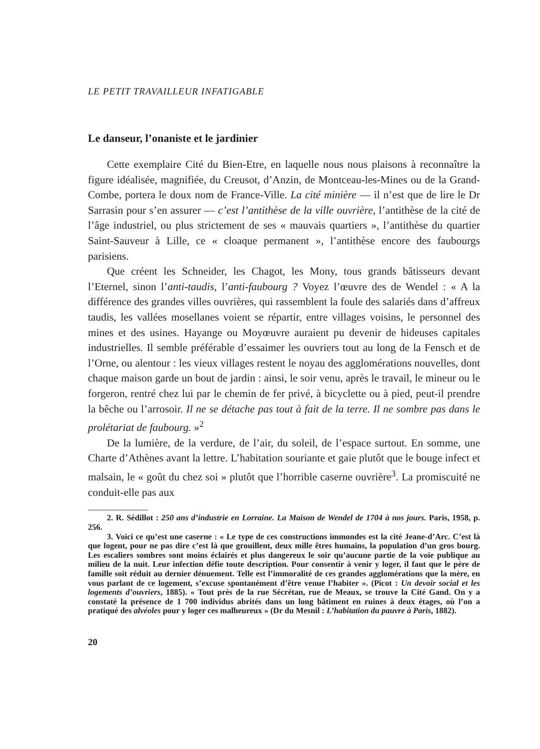LE PETIT TRAVAILLEUR INFATIGABLE
Le danseur, l’onaniste et le jardinier
Cette exemplaire Cité du Bien-Etre, en laquelle nous nous plaisons à reconnaître la figure idéalisée, magnifiée, du Creusot, d’Anzin, de Montceau-les-Mines ou de la Grand-Combe, portera le doux nom de France-Ville. La cité minière — il n’est que de lire le Dr Sarrasin pour s’en assurer — c’est l’antithèse de la ville ouvrière, l’antithèse de la cité de l’âge industriel, ou plus strictement de ses « mauvais quartiers », l’antithèse du quartier Saint-Sauveur à Lille, ce « cloaque permanent », l’antithèse encore des faubourgs parisiens.
Que créent les Schneider, les Chagot, les Mony, tous grands bâtisseurs devant l’Eternel, sinon l’anti-taudis, l’anti-faubourg ? Voyez l’œuvre des de Wendel : « A la différence des grandes villes ouvrières, qui rassemblent la foule des salariés dans d’affreux taudis, les vallées mosellanes voient se répartir, entre villages voisins, le personnel des mines et des usines. Hayange ou Moyœuvre auraient pu devenir de hideuses capitales industrielles. Il semble préférable d’essaimer les ouvriers tout au long de la Fensch et de l’Orne, ou alentour : les vieux villages restent le noyau des agglomérations nouvelles, dont chaque maison garde un bout de jardin : ainsi, le soir venu, après le travail, le mineur ou le forgeron, rentré chez lui par le chemin de fer privé, à bicyclette ou à pied, peut-il prendre la bêche ou l’arrosoir. Il ne se détache pas tout à fait de la terre. Il ne sombre pas dans le prolétariat de faubourg. »<sup>2</sup>
De la lumière, de la verdure, de l’air, du soleil, de l’espace surtout. En somme, une Charte d’Athènes avant la lettre. L’habitation souriante et gaie plutôt que le bouge infect et malsain, le « goût du chez soi » plutôt que l’horrible caserne ouvrière<sup>3</sup>. La promiscuité ne conduit-elle pas aux
2. R. Sédillot : 250 ans d’industrie en Lorraine. La Maison de Wendel de 1704 à nos jours. Paris, 1958, p. 256.
3. Voici ce qu’est une caserne : « Le type de ces constructions immondes est la cité Jeane-d’Arc. C’est là que logent, pour ne pas dire c’est là que grouillent, deux mille êtres humains, la population d’un gros bourg. Les escaliers sombres sont moins éclairés et plus dangereux le soir qu’aucune partie de la voie publique au milieu de la nuit. Leur infection défie toute description. Pour consentir à venir y loger, il faut que le père de famille soit réduit au dernier dénuement. Telle est l’immoralité de ces grandes agglomérations que la mère, en vous parlant de ce logement, s’excuse spontanément d’être venue l’habiter ». (Picot : Un devoir social et les logements d’ouvriers, 1885). « Tout près de la rue Sécrétan, rue de Meaux, se trouve la Cité Gand. On y a constaté la présence de 1 700 individus abrités dans un long bâtiment en ruines à deux étages, où l’on a pratiqué des alvéoles pour y loger ces malheureux » (Dr du Mesnil : L’habitation du pauvre à Paris, 1882).
20